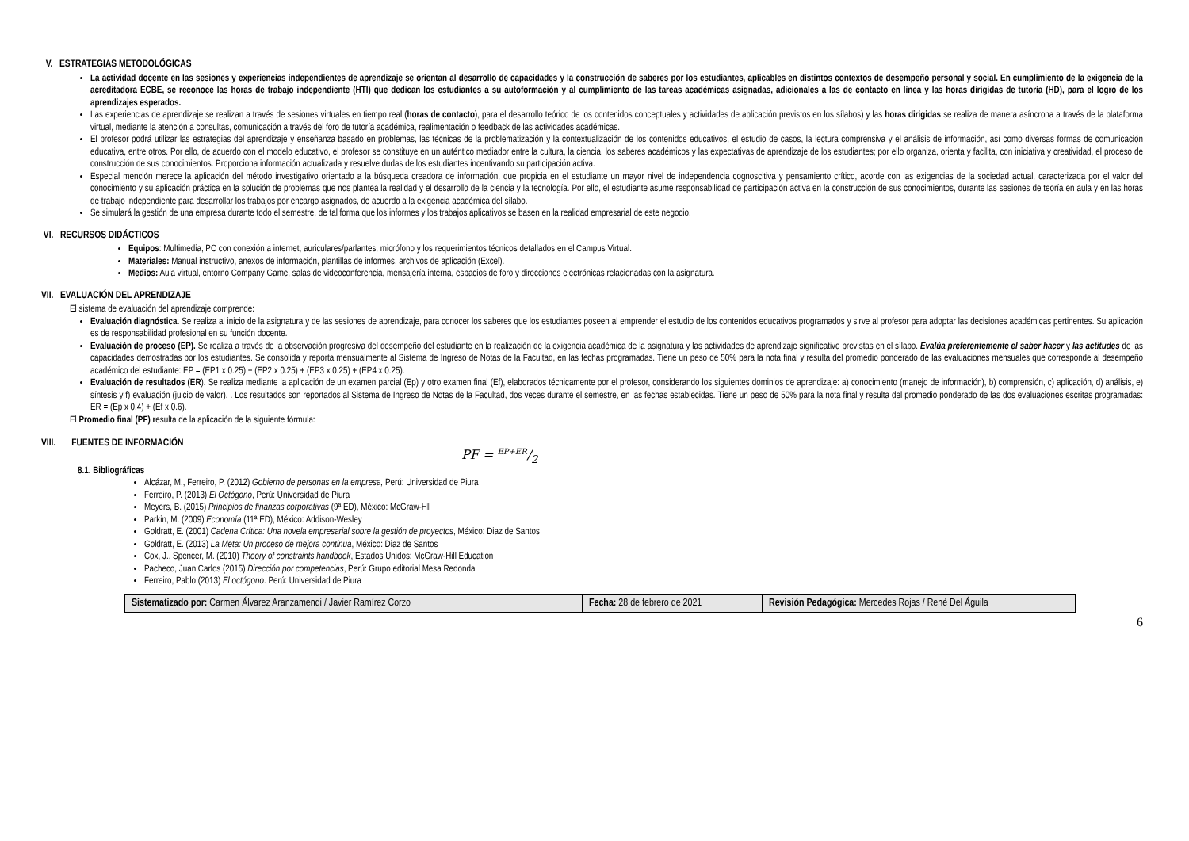V. ESTRATEGIAS METODOLÓGICAS
La actividad docente en las sesiones y experiencias independientes de aprendizaje se orientan al desarrollo de capacidades y la construcción de saberes por los estudiantes, aplicables en distintos contextos de desempeño personal y social. En cumplimiento de la exigencia de la acreditadora ECBE, se reconoce las horas de trabajo independiente (HTI) que dedican los estudiantes a su autoformación y al cumplimiento de las tareas académicas asignadas, adicionales a las de contacto en línea y las horas dirigidas de tutoría (HD), para el logro de los aprendizajes esperados.
Las experiencias de aprendizaje se realizan a través de sesiones virtuales en tiempo real (horas de contacto), para el desarrollo teórico de los contenidos conceptuales y actividades de aplicación previstos en los sílabos) y las horas dirigidas se realiza de manera asíncrona a través de la plataforma virtual, mediante la atención a consultas, comunicación a través del foro de tutoría académica, realimentación o feedback de las actividades académicas.
El profesor podrá utilizar las estrategias del aprendizaje y enseñanza basado en problemas, las técnicas de la problematización y la contextualización de los contenidos educativos, el estudio de casos, la lectura comprensiva y el análisis de información, así como diversas formas de comunicación educativa, entre otros. Por ello, de acuerdo con el modelo educativo, el profesor se constituye en un auténtico mediador entre la cultura, la ciencia, los saberes académicos y las expectativas de aprendizaje de los estudiantes; por ello organiza, orienta y facilita, con iniciativa y creatividad, el proceso de construcción de sus conocimientos. Proporciona información actualizada y resuelve dudas de los estudiantes incentivando su participación activa.
Especial mención merece la aplicación del método investigativo orientado a la búsqueda creadora de información, que propicia en el estudiante un mayor nivel de independencia cognoscitiva y pensamiento crítico, acorde con las exigencias de la sociedad actual, caracterizada por el valor del conocimiento y su aplicación práctica en la solución de problemas que nos plantea la realidad y el desarrollo de la ciencia y la tecnología. Por ello, el estudiante asume responsabilidad de participación activa en la construcción de sus conocimientos, durante las sesiones de teoría en aula y en las horas de trabajo independiente para desarrollar los trabajos por encargo asignados, de acuerdo a la exigencia académica del sílabo.
Se simulará la gestión de una empresa durante todo el semestre, de tal forma que los informes y los trabajos aplicativos se basen en la realidad empresarial de este negocio.
VI. RECURSOS DIDÁCTICOS
Equipos: Multimedia, PC con conexión a internet, auriculares/parlantes, micrófono y los requerimientos técnicos detallados en el Campus Virtual.
Materiales: Manual instructivo, anexos de información, plantillas de informes, archivos de aplicación (Excel).
Medios: Aula virtual, entorno Company Game, salas de videoconferencia, mensajería interna, espacios de foro y direcciones electrónicas relacionadas con la asignatura.
VII. EVALUACIÓN DEL APRENDIZAJE
El sistema de evaluación del aprendizaje comprende:
Evaluación diagnóstica. Se realiza al inicio de la asignatura y de las sesiones de aprendizaje, para conocer los saberes que los estudiantes poseen al emprender el estudio de los contenidos educativos programados y sirve al profesor para adoptar las decisiones académicas pertinentes. Su aplicación es de responsabilidad profesional en su función docente.
Evaluación de proceso (EP). Se realiza a través de la observación progresiva del desempeño del estudiante en la realización de la exigencia académica de la asignatura y las actividades de aprendizaje significativo previstas en el sílabo. Evalúa preferentemente el saber hacer y las actitudes de las capacidades demostradas por los estudiantes. Se consolida y reporta mensualmente al Sistema de Ingreso de Notas de la Facultad, en las fechas programadas. Tiene un peso de 50% para la nota final y resulta del promedio ponderado de las evaluaciones mensuales que corresponde al desempeño académico del estudiante: EP = (EP1 x 0.25) + (EP2 x 0.25) + (EP3 x 0.25) + (EP4 x 0.25).
Evaluación de resultados (ER). Se realiza mediante la aplicación de un examen parcial (Ep) y otro examen final (Ef), elaborados técnicamente por el profesor, considerando los siguientes dominios de aprendizaje: a) conocimiento (manejo de información), b) comprensión, c) aplicación, d) análisis, e) síntesis y f) evaluación (juicio de valor), . Los resultados son reportados al Sistema de Ingreso de Notas de la Facultad, dos veces durante el semestre, en las fechas establecidas. Tiene un peso de 50% para la nota final y resulta del promedio ponderado de las dos evaluaciones escritas programadas: ER = (Ep x 0.4) + (Ef x 0.6).
El Promedio final (PF) resulta de la aplicación de la siguiente fórmula:
VIII. FUENTES DE INFORMACIÓN
PF = EP+ER/2
8.1. Bibliográficas
Alcázar, M., Ferreiro, P. (2012) Gobierno de personas en la empresa, Perú: Universidad de Piura
Ferreiro, P. (2013) El Octógono, Perú: Universidad de Piura
Meyers, B. (2015) Principios de finanzas corporativas (9ª ED), México: McGraw-Hll
Parkin, M. (2009) Economía (11ª ED), México: Addison-Wesley
Goldratt, E. (2001) Cadena Crítica: Una novela empresarial sobre la gestión de proyectos, México: Diaz de Santos
Goldratt, E. (2013) La Meta: Un proceso de mejora continua, México: Diaz de Santos
Cox, J., Spencer, M. (2010) Theory of constraints handbook, Estados Unidos: McGraw-Hill Education
Pacheco, Juan Carlos (2015) Dirección por competencias, Perú: Grupo editorial Mesa Redonda
Ferreiro, Pablo (2013) El octógono. Perú: Universidad de Piura
| Sistematizado por: Carmen Álvarez Aranzamendi / Javier Ramírez Corzo | Fecha: 28 de febrero de 2021 | Revisión Pedagógica: Mercedes Rojas / René Del Águila |
6